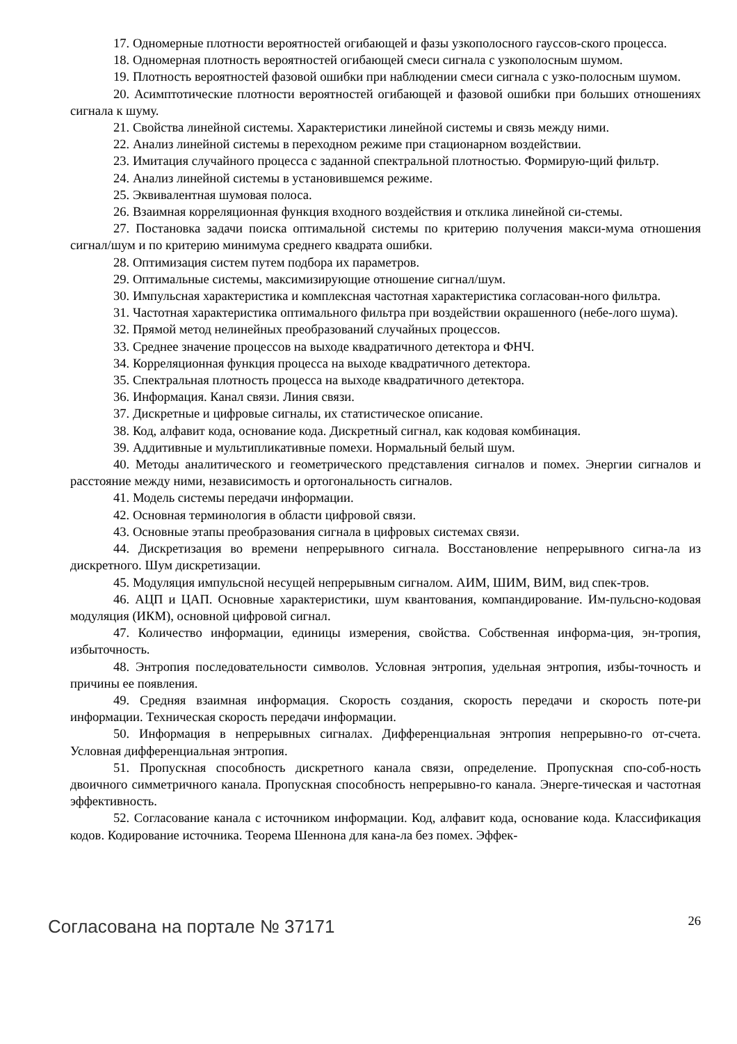17. Одномерные плотности вероятностей огибающей и фазы узкополосного гауссов-ского процесса.
18. Одномерная плотность вероятностей огибающей смеси сигнала с узкополосным шумом.
19. Плотность вероятностей фазовой ошибки при наблюдении смеси сигнала с узко-полосным шумом.
20. Асимптотические плотности вероятностей огибающей и фазовой ошибки при больших отношениях сигнала к шуму.
21. Свойства линейной системы. Характеристики линейной системы и связь между ними.
22. Анализ линейной системы в переходном режиме при стационарном воздействии.
23. Имитация случайного процесса с заданной спектральной плотностью. Формирую-щий фильтр.
24. Анализ линейной системы в установившемся режиме.
25. Эквивалентная шумовая полоса.
26. Взаимная корреляционная функция входного воздействия и отклика линейной си-стемы.
27. Постановка задачи поиска оптимальной системы по критерию получения макси-мума отношения сигнал/шум и по критерию минимума среднего квадрата ошибки.
28. Оптимизация систем путем подбора их параметров.
29. Оптимальные системы, максимизирующие отношение сигнал/шум.
30. Импульсная характеристика и комплексная частотная характеристика согласован-ного фильтра.
31. Частотная характеристика оптимального фильтра при воздействии окрашенного (небе-лого шума).
32. Прямой метод нелинейных преобразований случайных процессов.
33. Среднее значение процессов на выходе квадратичного детектора и ФНЧ.
34. Корреляционная функция процесса на выходе квадратичного детектора.
35. Спектральная плотность процесса на выходе квадратичного детектора.
36. Информация. Канал связи. Линия связи.
37. Дискретные и цифровые сигналы, их статистическое описание.
38. Код, алфавит кода, основание кода. Дискретный сигнал, как кодовая комбинация.
39. Аддитивные и мультипликативные помехи. Нормальный белый шум.
40. Методы аналитического и геометрического представления сигналов и помех. Энергии сигналов и расстояние между ними, независимость и ортогональность сигналов.
41. Модель системы передачи информации.
42. Основная терминология в области цифровой связи.
43. Основные этапы преобразования сигнала в цифровых системах связи.
44. Дискретизация во времени непрерывного сигнала. Восстановление непрерывного сигна-ла из дискретного. Шум дискретизации.
45. Модуляция импульсной несущей непрерывным сигналом. АИМ, ШИМ, ВИМ, вид спек-тров.
46. АЦП и ЦАП. Основные характеристики, шум квантования, компандирование. Им-пульсно-кодовая модуляция (ИКМ), основной цифровой сигнал.
47. Количество информации, единицы измерения, свойства. Собственная информа-ция, эн-тропия, избыточность.
48. Энтропия последовательности символов. Условная энтропия, удельная энтропия, избы-точность и причины ее появления.
49. Средняя взаимная информация. Скорость создания, скорость передачи и скорость поте-ри информации. Техническая скорость передачи информации.
50. Информация в непрерывных сигналах. Дифференциальная энтропия непрерывно-го от-счета. Условная дифференциальная энтропия.
51. Пропускная способность дискретного канала связи, определение. Пропускная спо-соб-ность двоичного симметричного канала. Пропускная способность непрерывно-го канала. Энерге-тическая и частотная эффективность.
52. Согласование канала с источником информации. Код, алфавит кода, основание кода. Классификация кодов. Кодирование источника. Теорема Шеннона для кана-ла без помех. Эффек-
Согласована на портале № 37171
26